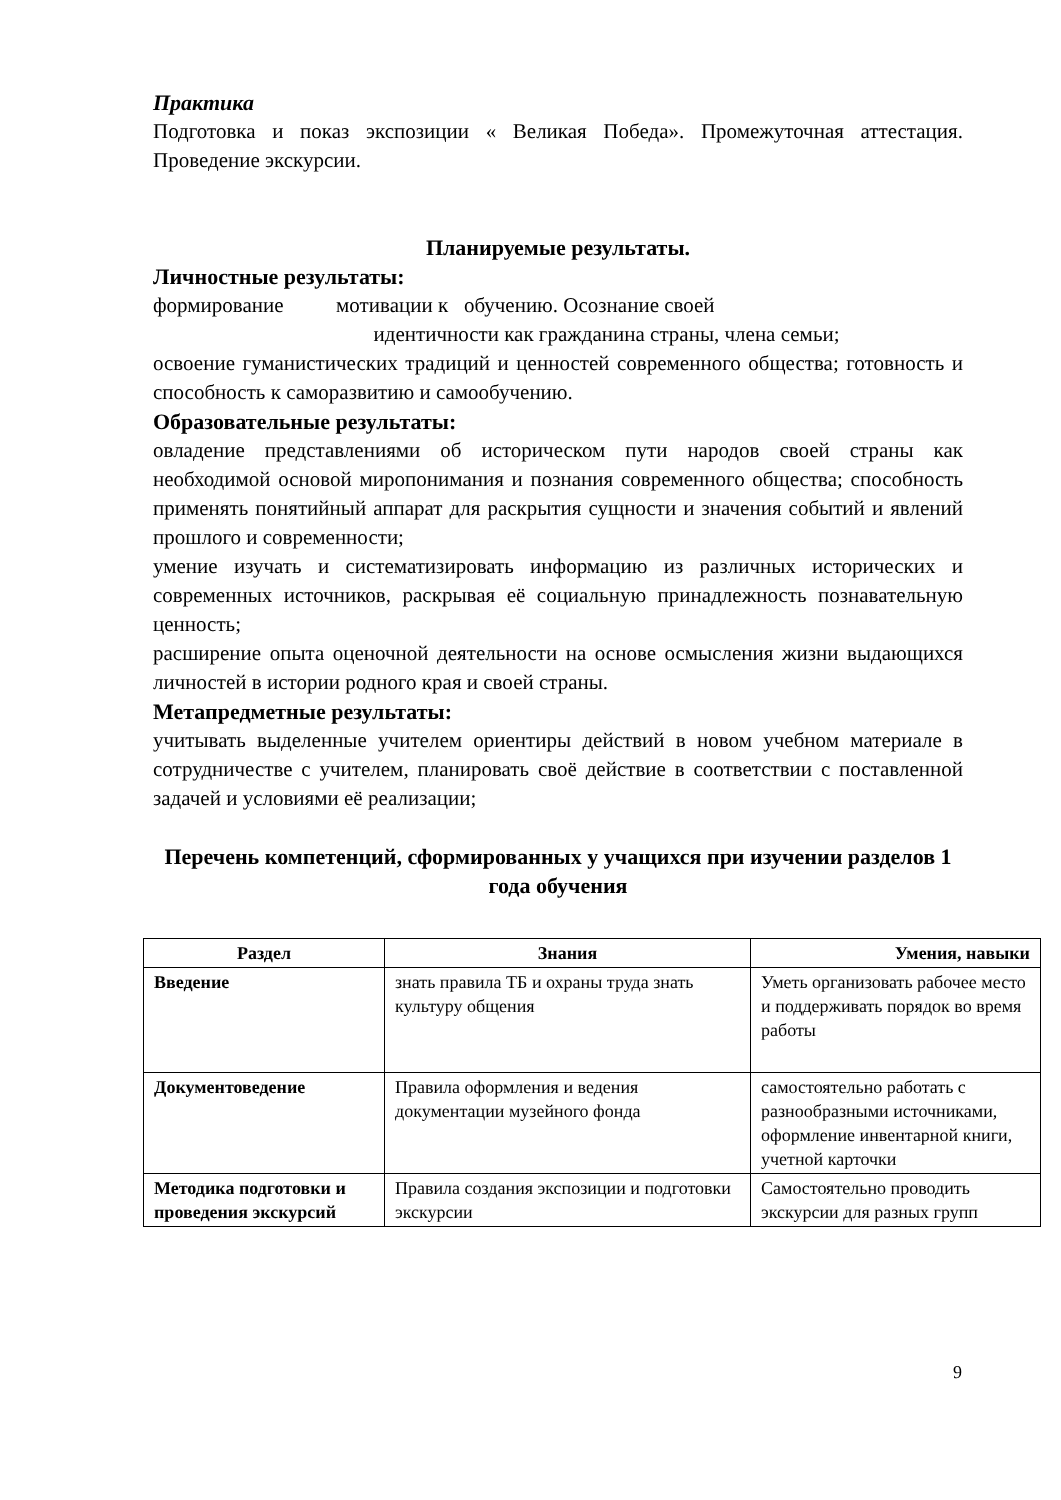Практика
Подготовка и показ экспозиции « Великая Победа». Промежуточная аттестация. Проведение экскурсии.
Планируемые результаты.
Личностные результаты:
формирование мотивации к обучению. Осознание своей
идентичности как гражданина страны, члена семьи;
освоение гуманистических традиций и ценностей современного общества; готовность и способность к саморазвитию и самообучению.
Образовательные результаты:
овладение представлениями об историческом пути народов своей страны как необходимой основой миропонимания и познания современного общества; способность применять понятийный аппарат для раскрытия сущности и значения событий и явлений прошлого и современности;
умение изучать и систематизировать информацию из различных исторических и современных источников, раскрывая её социальную принадлежность познавательную ценность;
расширение опыта оценочной деятельности на основе осмысления жизни выдающихся личностей в истории родного края и своей страны.
Метапредметные результаты:
учитывать выделенные учителем ориентиры действий в новом учебном материале в сотрудничестве с учителем, планировать своё действие в соответствии с поставленной задачей и условиями её реализации;
Перечень компетенций, сформированных у учащихся при изучении разделов 1 года обучения
| Раздел | Знания | Умения, навыки |
| --- | --- | --- |
| Введение | знать правила ТБ и охраны труда знать культуру общения | Уметь организовать рабочее место и поддерживать порядок во время работы |
| Документоведение | Правила оформления и ведения документации музейного фонда | самостоятельно работать с разнообразными источниками, оформление инвентарной книги, учетной карточки |
| Методика подготовки и проведения экскурсий | Правила создания экспозиции и подготовки экскурсии | Самостоятельно проводить экскурсии для разных групп |
9